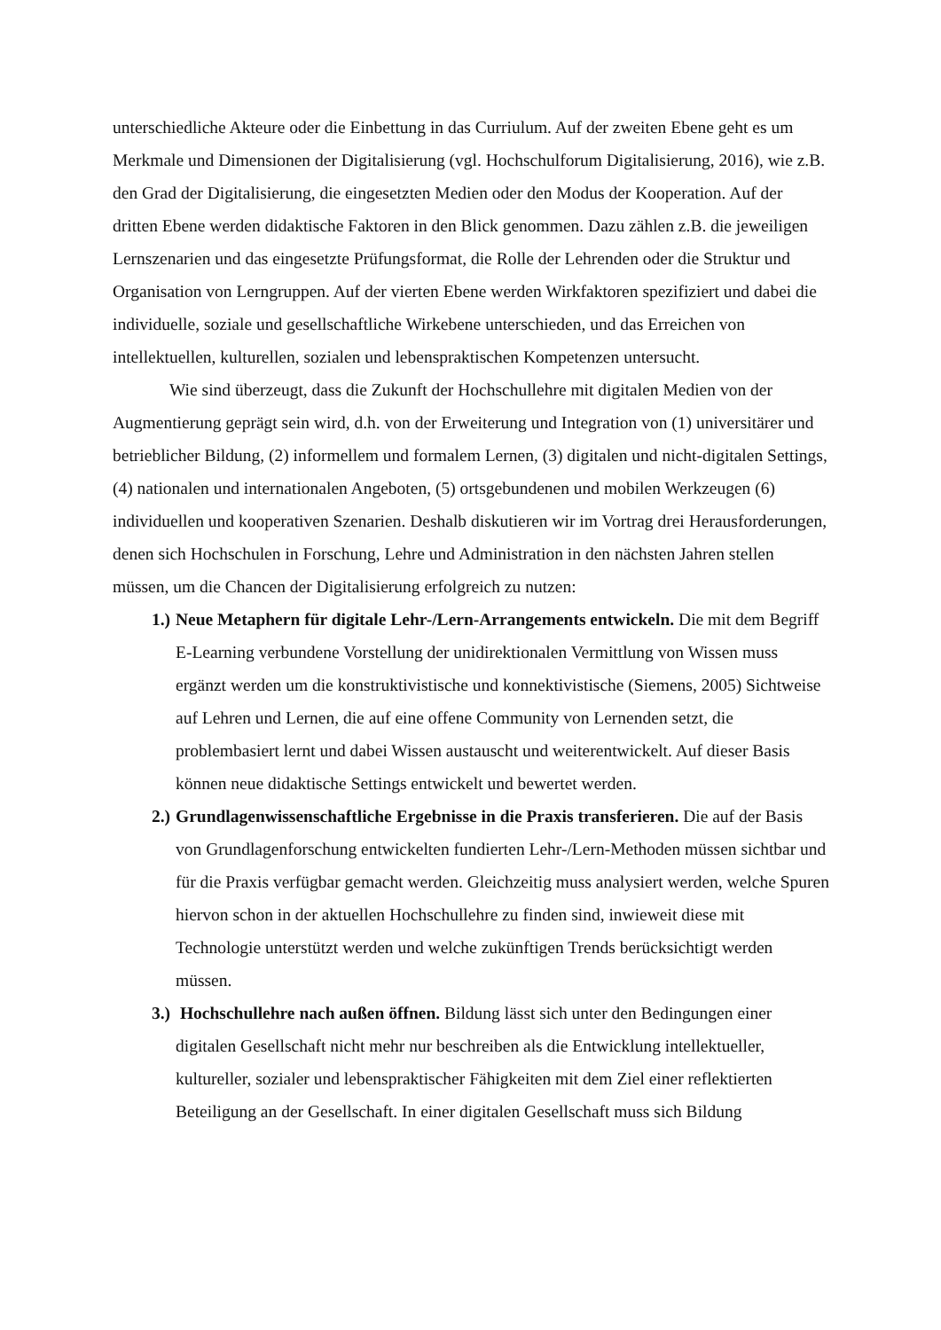unterschiedliche Akteure oder die Einbettung in das Curriulum. Auf der zweiten Ebene geht es um Merkmale und Dimensionen der Digitalisierung (vgl. Hochschulforum Digitalisierung, 2016), wie z.B. den Grad der Digitalisierung, die eingesetzten Medien oder den Modus der Kooperation. Auf der dritten Ebene werden didaktische Faktoren in den Blick genommen. Dazu zählen z.B. die jeweiligen Lernszenarien und das eingesetzte Prüfungsformat, die Rolle der Lehrenden oder die Struktur und Organisation von Lerngruppen. Auf der vierten Ebene werden Wirkfaktoren spezifiziert und dabei die individuelle, soziale und gesellschaftliche Wirkebene unterschieden, und das Erreichen von intellektuellen, kulturellen, sozialen und lebenspraktischen Kompetenzen untersucht.
Wie sind überzeugt, dass die Zukunft der Hochschullehre mit digitalen Medien von der Augmentierung geprägt sein wird, d.h. von der Erweiterung und Integration von (1) universitärer und betrieblicher Bildung, (2) informellem und formalem Lernen, (3) digitalen und nicht-digitalen Settings, (4) nationalen und internationalen Angeboten, (5) ortsgebundenen und mobilen Werkzeugen (6) individuellen und kooperativen Szenarien. Deshalb diskutieren wir im Vortrag drei Herausforderungen, denen sich Hochschulen in Forschung, Lehre und Administration in den nächsten Jahren stellen müssen, um die Chancen der Digitalisierung erfolgreich zu nutzen:
1.) Neue Metaphern für digitale Lehr-/Lern-Arrangements entwickeln. Die mit dem Begriff E-Learning verbundene Vorstellung der unidirektionalen Vermittlung von Wissen muss ergänzt werden um die konstruktivistische und konnektivistische (Siemens, 2005) Sichtweise auf Lehren und Lernen, die auf eine offene Community von Lernenden setzt, die problembasiert lernt und dabei Wissen austauscht und weiterentwickelt. Auf dieser Basis können neue didaktische Settings entwickelt und bewertet werden.
2.) Grundlagenwissenschaftliche Ergebnisse in die Praxis transferieren. Die auf der Basis von Grundlagenforschung entwickelten fundierten Lehr-/Lern-Methoden müssen sichtbar und für die Praxis verfügbar gemacht werden. Gleichzeitig muss analysiert werden, welche Spuren hiervon schon in der aktuellen Hochschullehre zu finden sind, inwieweit diese mit Technologie unterstützt werden und welche zukünftigen Trends berücksichtigt werden müssen.
3.) Hochschullehre nach außen öffnen. Bildung lässt sich unter den Bedingungen einer digitalen Gesellschaft nicht mehr nur beschreiben als die Entwicklung intellektueller, kultureller, sozialer und lebenspraktischer Fähigkeiten mit dem Ziel einer reflektierten Beteiligung an der Gesellschaft. In einer digitalen Gesellschaft muss sich Bildung